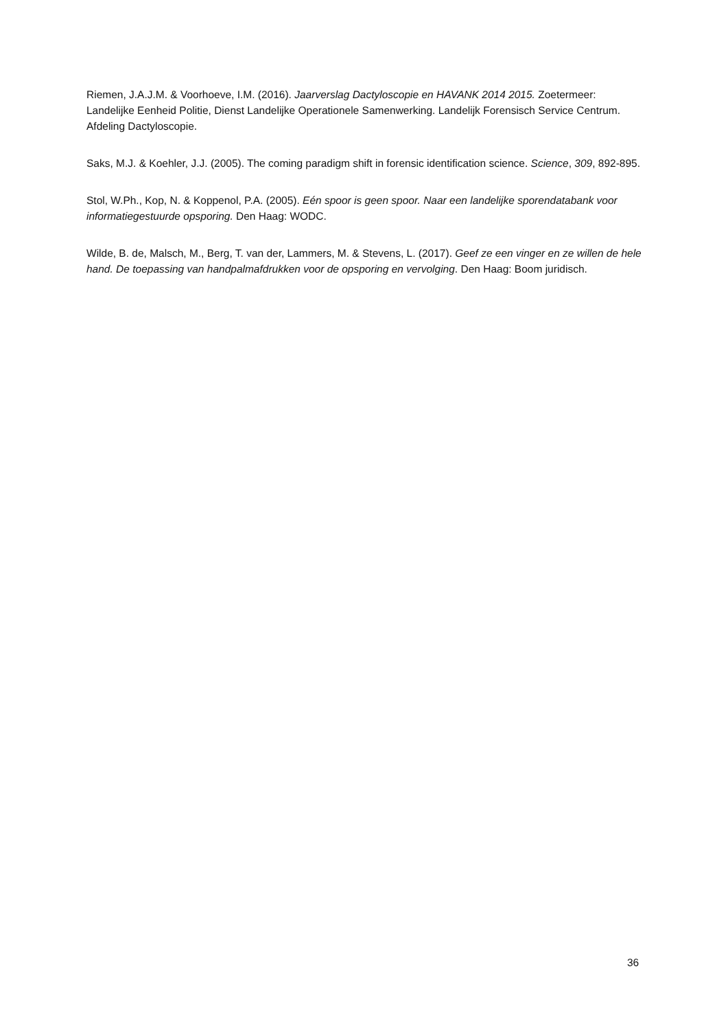Riemen, J.A.J.M. & Voorhoeve, I.M. (2016). Jaarverslag Dactyloscopie en HAVANK 2014 2015. Zoetermeer: Landelijke Eenheid Politie, Dienst Landelijke Operationele Samenwerking. Landelijk Forensisch Service Centrum. Afdeling Dactyloscopie.
Saks, M.J. & Koehler, J.J. (2005). The coming paradigm shift in forensic identification science. Science, 309, 892-895.
Stol, W.Ph., Kop, N. & Koppenol, P.A. (2005). Eén spoor is geen spoor. Naar een landelijke sporendatabank voor informatiegestuurde opsporing. Den Haag: WODC.
Wilde, B. de, Malsch, M., Berg, T. van der, Lammers, M. & Stevens, L. (2017). Geef ze een vinger en ze willen de hele hand. De toepassing van handpalmafdrukken voor de opsporing en vervolging. Den Haag: Boom juridisch.
36